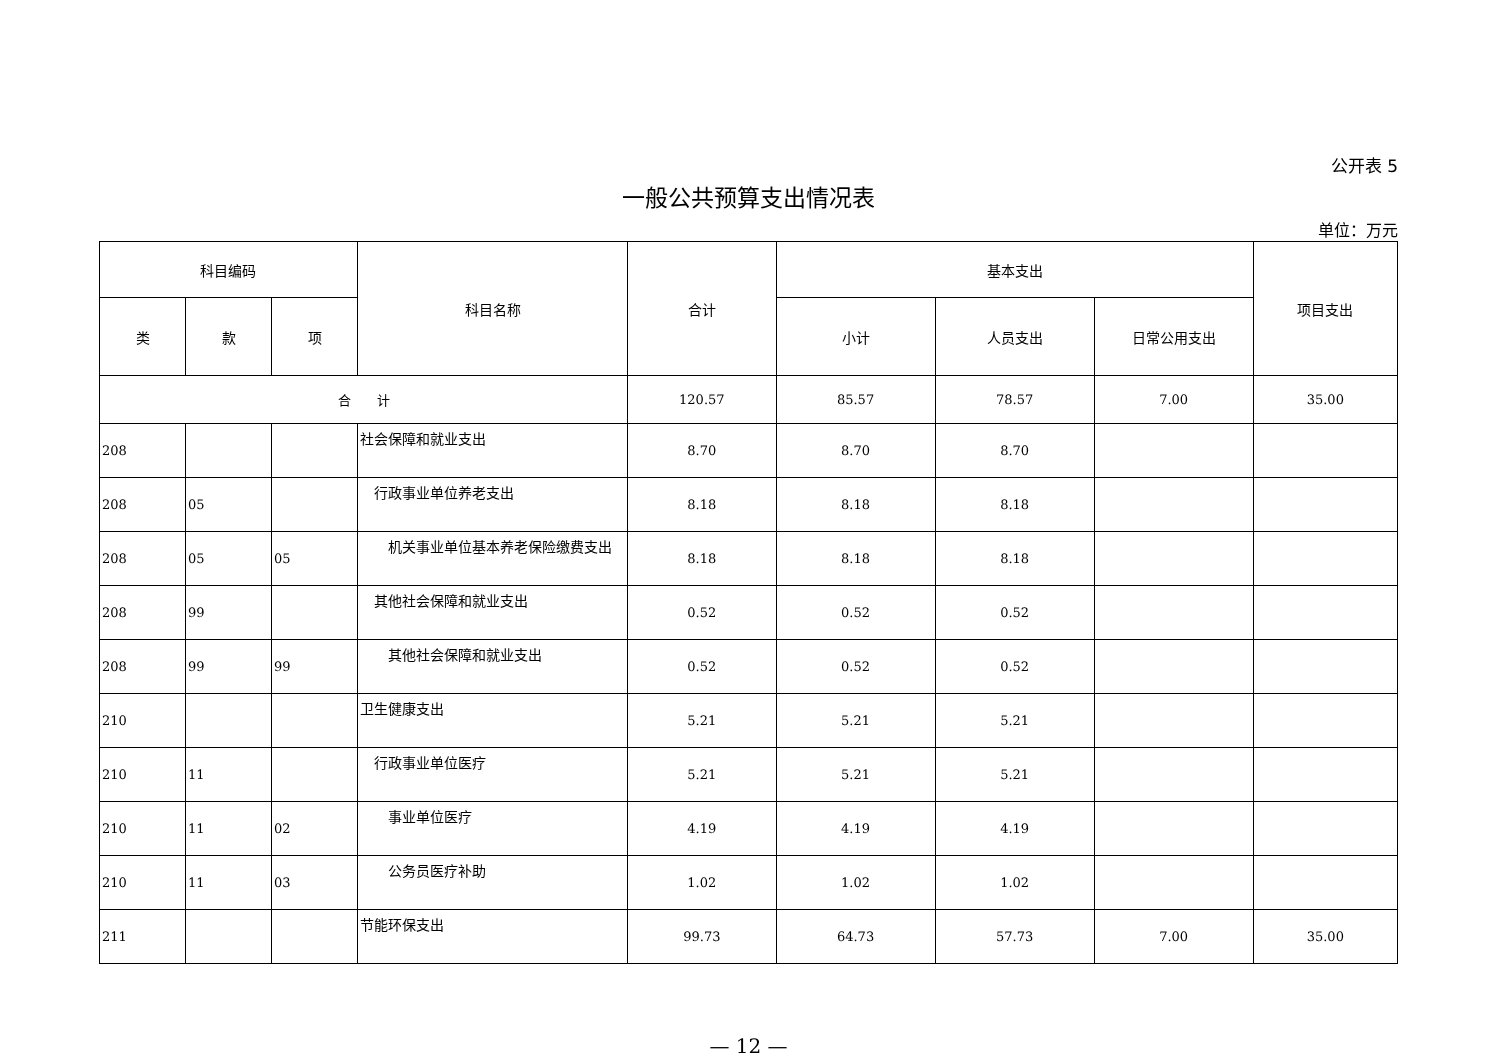公开表 5
一般公共预算支出情况表
单位：万元
| 科目编码 | | | 科目名称 | 合计 | 基本支出 | | | 项目支出 |
| --- | --- | --- | --- | --- | --- | --- | --- | --- |
| 类 | 款 | 项 | | | 小计 | 人员支出 | 日常公用支出 | |
| 合 计 | | | | 120.57 | 85.57 | 78.57 | 7.00 | 35.00 |
| 208 | | | 社会保障和就业支出 | 8.70 | 8.70 | 8.70 | | |
| 208 | 05 | | 行政事业单位养老支出 | 8.18 | 8.18 | 8.18 | | |
| 208 | 05 | 05 | 机关事业单位基本养老保险缴费支出 | 8.18 | 8.18 | 8.18 | | |
| 208 | 99 | | 其他社会保障和就业支出 | 0.52 | 0.52 | 0.52 | | |
| 208 | 99 | 99 | 其他社会保障和就业支出 | 0.52 | 0.52 | 0.52 | | |
| 210 | | | 卫生健康支出 | 5.21 | 5.21 | 5.21 | | |
| 210 | 11 | | 行政事业单位医疗 | 5.21 | 5.21 | 5.21 | | |
| 210 | 11 | 02 | 事业单位医疗 | 4.19 | 4.19 | 4.19 | | |
| 210 | 11 | 03 | 公务员医疗补助 | 1.02 | 1.02 | 1.02 | | |
| 211 | | | 节能环保支出 | 99.73 | 64.73 | 57.73 | 7.00 | 35.00 |
— 12 —